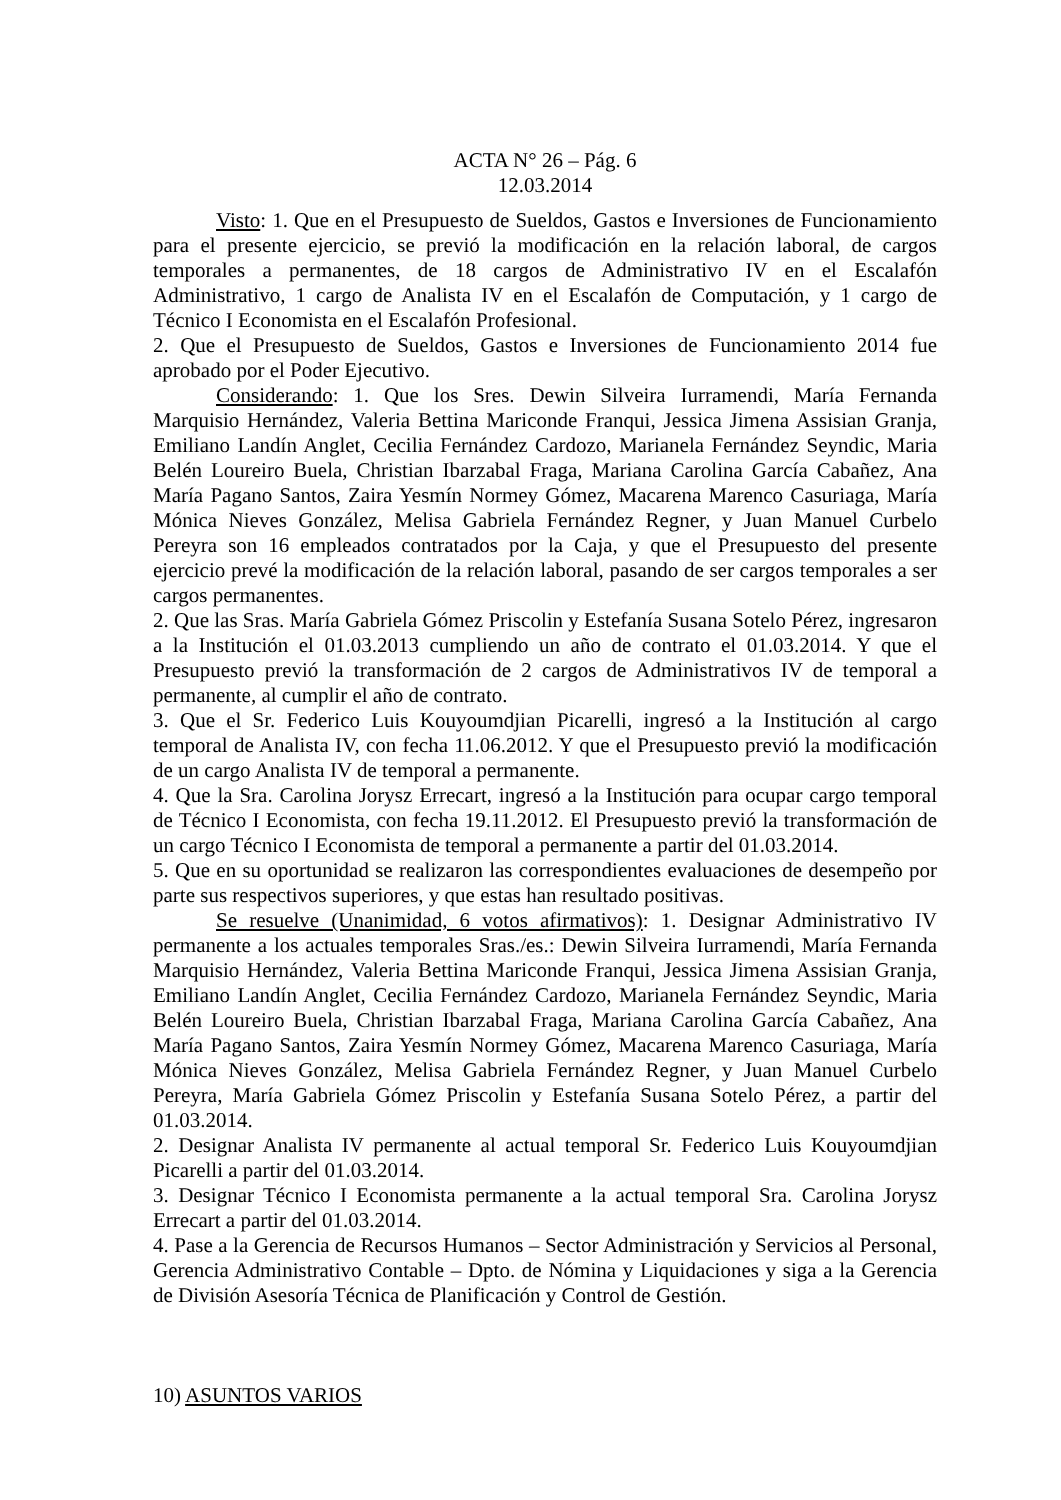ACTA N° 26 – Pág. 6
12.03.2014
Visto: 1. Que en el Presupuesto de Sueldos, Gastos e Inversiones de Funcionamiento para el presente ejercicio, se previó la modificación en la relación laboral, de cargos temporales a permanentes, de 18 cargos de Administrativo IV en el Escalafón Administrativo, 1 cargo de Analista IV en el Escalafón de Computación, y 1 cargo de Técnico I Economista en el Escalafón Profesional.
2. Que el Presupuesto de Sueldos, Gastos e Inversiones de Funcionamiento 2014 fue aprobado por el Poder Ejecutivo.
Considerando: 1. Que los Sres. Dewin Silveira Iurramendi, María Fernanda Marquisio Hernández, Valeria Bettina Mariconde Franqui, Jessica Jimena Assisian Granja, Emiliano Landín Anglet, Cecilia Fernández Cardozo, Marianela Fernández Seyndic, Maria Belén Loureiro Buela, Christian Ibarzabal Fraga, Mariana Carolina García Cabañez, Ana María Pagano Santos, Zaira Yesmín Normey Gómez, Macarena Marenco Casuriaga, María Mónica Nieves González, Melisa Gabriela Fernández Regner, y Juan Manuel Curbelo Pereyra son 16 empleados contratados por la Caja, y que el Presupuesto del presente ejercicio prevé la modificación de la relación laboral, pasando de ser cargos temporales a ser cargos permanentes.
2. Que las Sras. María Gabriela Gómez Priscolin y Estefanía Susana Sotelo Pérez, ingresaron a la Institución el 01.03.2013 cumpliendo un año de contrato el 01.03.2014. Y que el Presupuesto previó la transformación de 2 cargos de Administrativos IV de temporal a permanente, al cumplir el año de contrato.
3. Que el Sr. Federico Luis Kouyoumdjian Picarelli, ingresó a la Institución al cargo temporal de Analista IV, con fecha 11.06.2012. Y que el Presupuesto previó la modificación de un cargo Analista IV de temporal a permanente.
4. Que la Sra. Carolina Jorysz Errecart, ingresó a la Institución para ocupar cargo temporal de Técnico I Economista, con fecha 19.11.2012. El Presupuesto previó la transformación de un cargo Técnico I Economista de temporal a permanente a partir del 01.03.2014.
5. Que en su oportunidad se realizaron las correspondientes evaluaciones de desempeño por parte sus respectivos superiores, y que estas han resultado positivas.
Se resuelve (Unanimidad, 6 votos afirmativos): 1. Designar Administrativo IV permanente a los actuales temporales Sras./es.: Dewin Silveira Iurramendi, María Fernanda Marquisio Hernández, Valeria Bettina Mariconde Franqui, Jessica Jimena Assisian Granja, Emiliano Landín Anglet, Cecilia Fernández Cardozo, Marianela Fernández Seyndic, Maria Belén Loureiro Buela, Christian Ibarzabal Fraga, Mariana Carolina García Cabañez, Ana María Pagano Santos, Zaira Yesmín Normey Gómez, Macarena Marenco Casuriaga, María Mónica Nieves González, Melisa Gabriela Fernández Regner, y Juan Manuel Curbelo Pereyra, María Gabriela Gómez Priscolin y Estefanía Susana Sotelo Pérez, a partir del 01.03.2014.
2. Designar Analista IV permanente al actual temporal Sr. Federico Luis Kouyoumdjian Picarelli a partir del 01.03.2014.
3. Designar Técnico I Economista permanente a la actual temporal Sra. Carolina Jorysz Errecart a partir del 01.03.2014.
4. Pase a la Gerencia de Recursos Humanos – Sector Administración y Servicios al Personal, Gerencia Administrativo Contable – Dpto. de Nómina y Liquidaciones y siga a la Gerencia de División Asesoría Técnica de Planificación y Control de Gestión.
10) ASUNTOS VARIOS